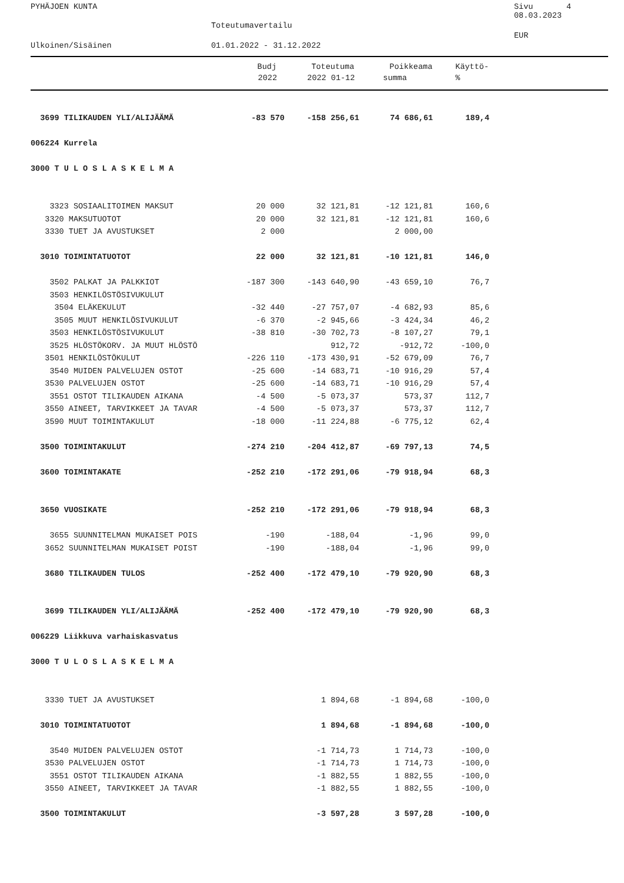PYHÄJOEN KUNTA Sivu 4
08.03.2023
Toteutumavertailu
EUR
Ulkoinen/Sisäinen 01.01.2022 - 31.12.2022
| | Budj | Toteutuma | Poikkeama | Käyttö- |
| --- | --- | --- | --- | --- |
| | 2022 | 2022 01-12 | summa | % |
| 3699 TILIKAUDEN YLI/ALIJÄÄMÄ | -83 570 | -158 256,61 | 74 686,61 | 189,4 |
| 006224 Kurrela | | | | |
| 3000 T U L O S L A S K E L M A | | | | |
| 3323 SOSIAALITOIMEN MAKSUT | 20 000 | 32 121,81 | -12 121,81 | 160,6 |
| 3320 MAKSUTUOTOT | 20 000 | 32 121,81 | -12 121,81 | 160,6 |
| 3330 TUET JA AVUSTUKSET | 2 000 | | 2 000,00 | |
| 3010 TOIMINTATUOTOT | 22 000 | 32 121,81 | -10 121,81 | 146,0 |
| 3502 PALKAT JA PALKKIOT | -187 300 | -143 640,90 | -43 659,10 | 76,7 |
| 3503 HENKILÖSTÖSIVUKULUT | | | | |
| 3504 ELÄKEKULUT | -32 440 | -27 757,07 | -4 682,93 | 85,6 |
| 3505 MUUT HENKILÖSIVUKULUT | -6 370 | -2 945,66 | -3 424,34 | 46,2 |
| 3503 HENKILÖSTÖSIVUKULUT | -38 810 | -30 702,73 | -8 107,27 | 79,1 |
| 3525 HLÖSTÖKORV. JA MUUT HLÖSTÖ | | 912,72 | -912,72 | -100,0 |
| 3501 HENKILÖSTÖKULUT | -226 110 | -173 430,91 | -52 679,09 | 76,7 |
| 3540 MUIDEN PALVELUJEN OSTOT | -25 600 | -14 683,71 | -10 916,29 | 57,4 |
| 3530 PALVELUJEN OSTOT | -25 600 | -14 683,71 | -10 916,29 | 57,4 |
| 3551 OSTOT TILIKAUDEN AIKANA | -4 500 | -5 073,37 | 573,37 | 112,7 |
| 3550 AINEET, TARVIKKEET JA TAVAR | -4 500 | -5 073,37 | 573,37 | 112,7 |
| 3590 MUUT TOIMINTAKULUT | -18 000 | -11 224,88 | -6 775,12 | 62,4 |
| 3500 TOIMINTAKULUT | -274 210 | -204 412,87 | -69 797,13 | 74,5 |
| 3600 TOIMINTAKATE | -252 210 | -172 291,06 | -79 918,94 | 68,3 |
| 3650 VUOSIKATE | -252 210 | -172 291,06 | -79 918,94 | 68,3 |
| 3655 SUUNNITELMAN MUKAISET POIS | -190 | -188,04 | -1,96 | 99,0 |
| 3652 SUUNNITELMAN MUKAISET POIST | -190 | -188,04 | -1,96 | 99,0 |
| 3680 TILIKAUDEN TULOS | -252 400 | -172 479,10 | -79 920,90 | 68,3 |
| 3699 TILIKAUDEN YLI/ALIJÄÄMÄ | -252 400 | -172 479,10 | -79 920,90 | 68,3 |
| 006229 Liikkuva varhaiskasvatus | | | | |
| 3000 T U L O S L A S K E L M A | | | | |
| 3330 TUET JA AVUSTUKSET | | 1 894,68 | -1 894,68 | -100,0 |
| 3010 TOIMINTATUOTOT | | 1 894,68 | -1 894,68 | -100,0 |
| 3540 MUIDEN PALVELUJEN OSTOT | | -1 714,73 | 1 714,73 | -100,0 |
| 3530 PALVELUJEN OSTOT | | -1 714,73 | 1 714,73 | -100,0 |
| 3551 OSTOT TILIKAUDEN AIKANA | | -1 882,55 | 1 882,55 | -100,0 |
| 3550 AINEET, TARVIKKEET JA TAVAR | | -1 882,55 | 1 882,55 | -100,0 |
| 3500 TOIMINTAKULUT | | -3 597,28 | 3 597,28 | -100,0 |